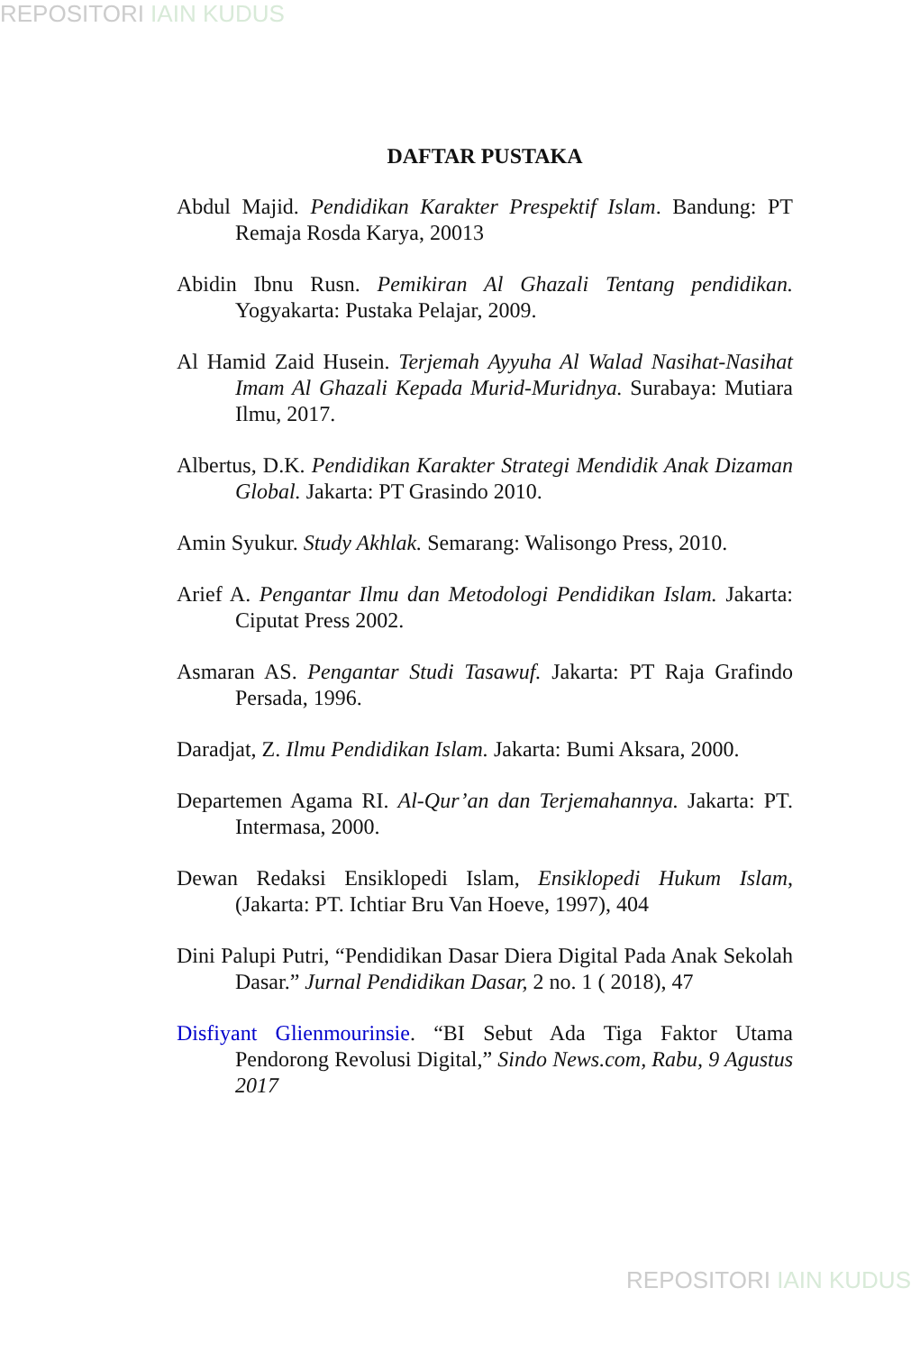REPOSITORI IAIN KUDUS
DAFTAR PUSTAKA
Abdul Majid. Pendidikan Karakter Prespektif Islam. Bandung: PT Remaja Rosda Karya, 20013
Abidin Ibnu Rusn. Pemikiran Al Ghazali Tentang pendidikan. Yogyakarta: Pustaka Pelajar, 2009.
Al Hamid Zaid Husein. Terjemah Ayyuha Al Walad Nasihat-Nasihat Imam Al Ghazali Kepada Murid-Muridnya. Surabaya: Mutiara Ilmu, 2017.
Albertus, D.K. Pendidikan Karakter Strategi Mendidik Anak Dizaman Global. Jakarta: PT Grasindo 2010.
Amin Syukur. Study Akhlak. Semarang: Walisongo Press, 2010.
Arief A. Pengantar Ilmu dan Metodologi Pendidikan Islam. Jakarta: Ciputat Press 2002.
Asmaran AS. Pengantar Studi Tasawuf. Jakarta: PT Raja Grafindo Persada, 1996.
Daradjat, Z. Ilmu Pendidikan Islam. Jakarta: Bumi Aksara, 2000.
Departemen Agama RI. Al-Qur’an dan Terjemahannya. Jakarta: PT. Intermasa, 2000.
Dewan Redaksi Ensiklopedi Islam, Ensiklopedi Hukum Islam, (Jakarta: PT. Ichtiar Bru Van Hoeve, 1997), 404
Dini Palupi Putri, “Pendidikan Dasar Diera Digital Pada Anak Sekolah Dasar.” Jurnal Pendidikan Dasar, 2 no. 1 ( 2018), 47
Disfiyant Glienmourinsie. “BI Sebut Ada Tiga Faktor Utama Pendorong Revolusi Digital,” Sindo News.com, Rabu, 9 Agustus 2017
REPOSITORI IAIN KUDUS